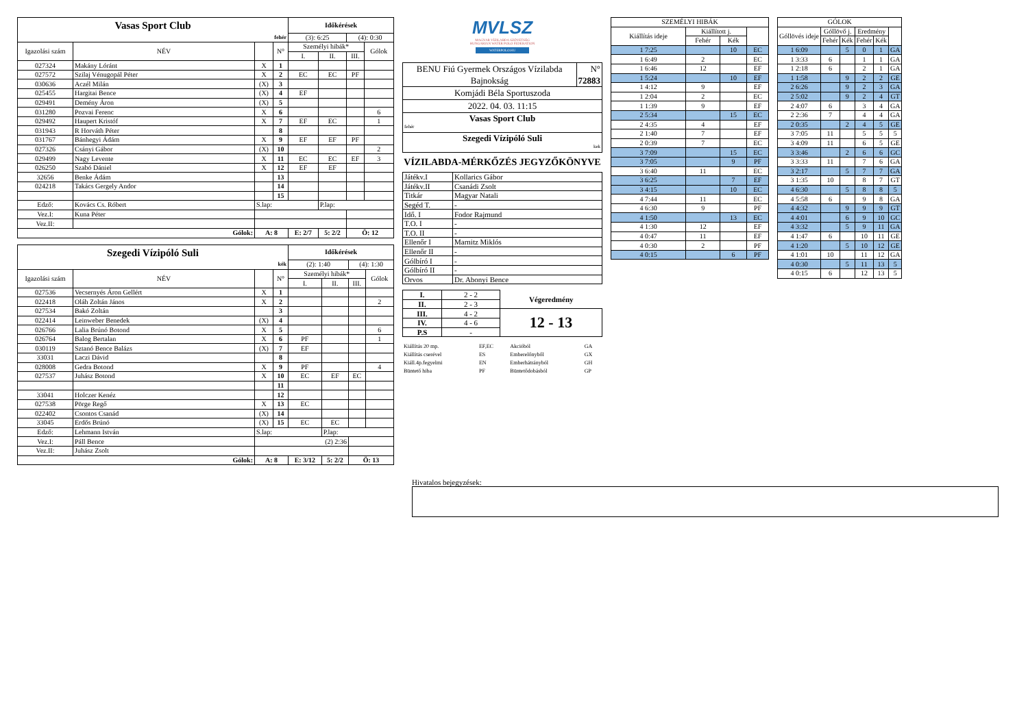| Vasas Sport Club | | | | Időkérések | | | |
| fehér | | | | (3): 6:25 | | (4): 0:30 | |
| Igazolási szám | NÉV | | N° | Személyi hibák* | | | Gólok |
| | | | | I. | II. | III. | |
| 027324 | Makány Lóránt | X | 1 | | | | |
| 027572 | Szilaj Vénugopál Péter | X | 2 | EC | EC | PF | |
| 030636 | Aczél Milán | (X) | 3 | | | | |
| 025455 | Hargitai Bence | (X) | 4 | EF | | | |
| 029491 | Demény Áron | (X) | 5 | | | | |
| 031280 | Pozvai Ferenc | X | 6 | | | | 6 |
| 029492 | Haupert Kristóf | X | 7 | EF | EC | | 1 |
| 031943 | R Horváth Péter | | 8 | | | | |
| 031767 | Bánhegyi Ádám | X | 9 | EF | EF | PF | |
| 027326 | Csányi Gábor | (X) | 10 | | | | 2 |
| 029499 | Nagy Levente | X | 11 | EC | EC | EF | 3 |
| 026250 | Szabó Dániel | X | 12 | EF | EF | | |
| 32656 | Benke Ádám | | 13 | | | | |
| 024218 | Takács Gergely Andor | | 14 | | | | |
| | | | 15 | | | | |
| Edző: | Kovács Cs. Róbert | S.lap: | | | P.lap: | | |
| Vez.I: | Kuna Péter | | | | | | |
| Vez.II: | | | | | | | |
| Gólok: | | A: 8 | | E: 2/7 | 5: 2/2 | Ö: 12 | |
| Szegedi Vízipóló Suli | | | | Időkérések | | | |
| kék | | | | (2): 1:40 | | (4): 1:30 | |
| Igazolási szám | NÉV | | N° | Személyi hibák* | | | Gólok |
| | | | | I. | II. | III. | |
| 027536 | Vecsernyés Áron Gellért | X | 1 | | | | |
| 022418 | Oláh Zoltán János | X | 2 | | | | 2 |
| 027534 | Bakó Zoltán | | 3 | | | | |
| 022414 | Leinweber Benedek | (X) | 4 | | | | |
| 026766 | Lalia Brúnó Botond | X | 5 | | | | 6 |
| 026764 | Balog Bertalan | X | 6 | PF | | | 1 |
| 030119 | Sztanó Bence Balázs | (X) | 7 | EF | | | |
| 33031 | Laczi Dávid | | 8 | | | | |
| 028008 | Gedra Botond | X | 9 | PF | | | 4 |
| 027537 | Juhász Botond | X | 10 | EC | EF | EC | |
| | | | 11 | | | | |
| 33041 | Holczer Kenéz | | 12 | | | | |
| 027538 | Pörge Regő | X | 13 | EC | | | |
| 022402 | Csontos Csanád | (X) | 14 | | | | |
| 33045 | Erdős Brúnó | (X) | 15 | EC | EC | | |
| Edző: | Lehmann István | S.lap: | | | P.lap: | | |
| Vez.I: | Páll Bence | (2) 2:36 | | | | | |
| Vez.II: | Juhász Zsolt | | | | | | |
| Gólok: | | A: 8 | | E: 3/12 | 5: 2/2 | Ö: 13 | |
MVLSZ
MAGYAR VÍZILABDA SZÖVETSÉG
HUNGARIAN WATER POLO FEDERATION
WATERPOLO.HU
| BENU Fiú Gyermek Országos Vízilabda Bajnokság | N° 72883 |
| Komjádi Béla Sportuszoda | |
| 2022. 04. 03. 11:15 | |
| Vasas Sport Club fehér | |
| Szegedi Vízipóló Suli kek | |
VÍZILABDA-MÉRKŐZÉS JEGYZŐKÖNYVE
| Játékv.I | Kollarics Gábor |
| Játékv.II | Csanádi Zsolt |
| Titkár | Magyar Natali |
| Segéd T. | - |
| Idő. I | Fodor Rajmund |
| T.O. I | - |
| T.O. II | - |
| Ellenőr I | Marnitz Miklós |
| Ellenőr II | - |
| Gólbíró I | - |
| Gólbíró II | - |
| Orvos | Dr. Abonyi Bence |
| I. | 2 - 2 | Végeredmény |
| II. | 2 - 3 | |
| III. | 4 - 2 | 12 - 13 |
| IV. | 4 - 6 | |
| P.S | - | |
| Kiállítás 20 mp. | EF,EC | Akcióból | GA |
| Kiállítás cserével | ES | Emberelőnyből | GX |
| Kiáll.4p.fegyelmi | EN | Emberhátrányból | GH |
| Büntető hiba | PF | Büntetődobásból | GP |
| SZEMÉLYI HIBÁK | | | |
| Kiállítás ideje | Kiállított j. | | |
| | Fehér | Kék | |
| 1 7:25 | | 10 | EC |
| 1 6:49 | 2 | | EC |
| 1 6:46 | 12 | | EF |
| 1 5:24 | | 10 | EF |
| 1 4:12 | 9 | | EF |
| 1 2:04 | 2 | | EC |
| 1 1:39 | 9 | | EF |
| 2 5:34 | | 15 | EC |
| 2 4:35 | 4 | | EF |
| 2 1:40 | 7 | | EF |
| 2 0:39 | 7 | | EC |
| 3 7:09 | | 15 | EC |
| 3 7:05 | | 9 | PF |
| 3 6:40 | 11 | | EC |
| 3 6:25 | | 7 | EF |
| 3 4:15 | | 10 | EC |
| 4 7:44 | 11 | | EC |
| 4 6:30 | 9 | | PF |
| 4 1:50 | | 13 | EC |
| 4 1:30 | 12 | | EF |
| 4 0:47 | 11 | | EF |
| 4 0:30 | 2 | | PF |
| 4 0:15 | | 6 | PF |
| GÓLOK | | | | | |
| Góllövés ideje | Góllövő j. | | Eredmény | | |
| | Fehér | Kék | Fehér | Kék | |
| 1 6:09 | | 5 | 0 | 1 | GA |
| 1 3:33 | 6 | | 1 | 1 | GA |
| 1 2:18 | 6 | | 2 | 1 | GA |
| 1 1:58 | | 9 | 2 | 2 | GE |
| 2 6:26 | | 9 | 2 | 3 | GA |
| 2 5:02 | | 9 | 2 | 4 | GT |
| 2 4:07 | 6 | | 3 | 4 | GA |
| 2 2:36 | 7 | | 4 | 4 | GA |
| 2 0:35 | | 2 | 4 | 5 | GE |
| 3 7:05 | 11 | | 5 | 5 | 5 |
| 3 4:09 | 11 | | 6 | 5 | GE |
| 3 3:46 | | 2 | 6 | 6 | GC |
| 3 3:33 | 11 | | 7 | 6 | GA |
| 3 2:17 | | 5 | 7 | 7 | GA |
| 3 1:35 | 10 | | 8 | 7 | GT |
| 4 6:30 | | 5 | 8 | 8 | 5 |
| 4 5:58 | 6 | | 9 | 8 | GA |
| 4 4:32 | | 9 | 9 | 9 | GT |
| 4 4:01 | | 6 | 9 | 10 | GC |
| 4 3:32 | | 5 | 9 | 11 | GA |
| 4 1:47 | 6 | | 10 | 11 | GE |
| 4 1:20 | | 5 | 10 | 12 | GE |
| 4 1:01 | 10 | | 11 | 12 | GA |
| 4 0:30 | | 5 | 11 | 13 | 5 |
| 4 0:15 | 6 | | 12 | 13 | 5 |
Hivatalos bejegyzések: